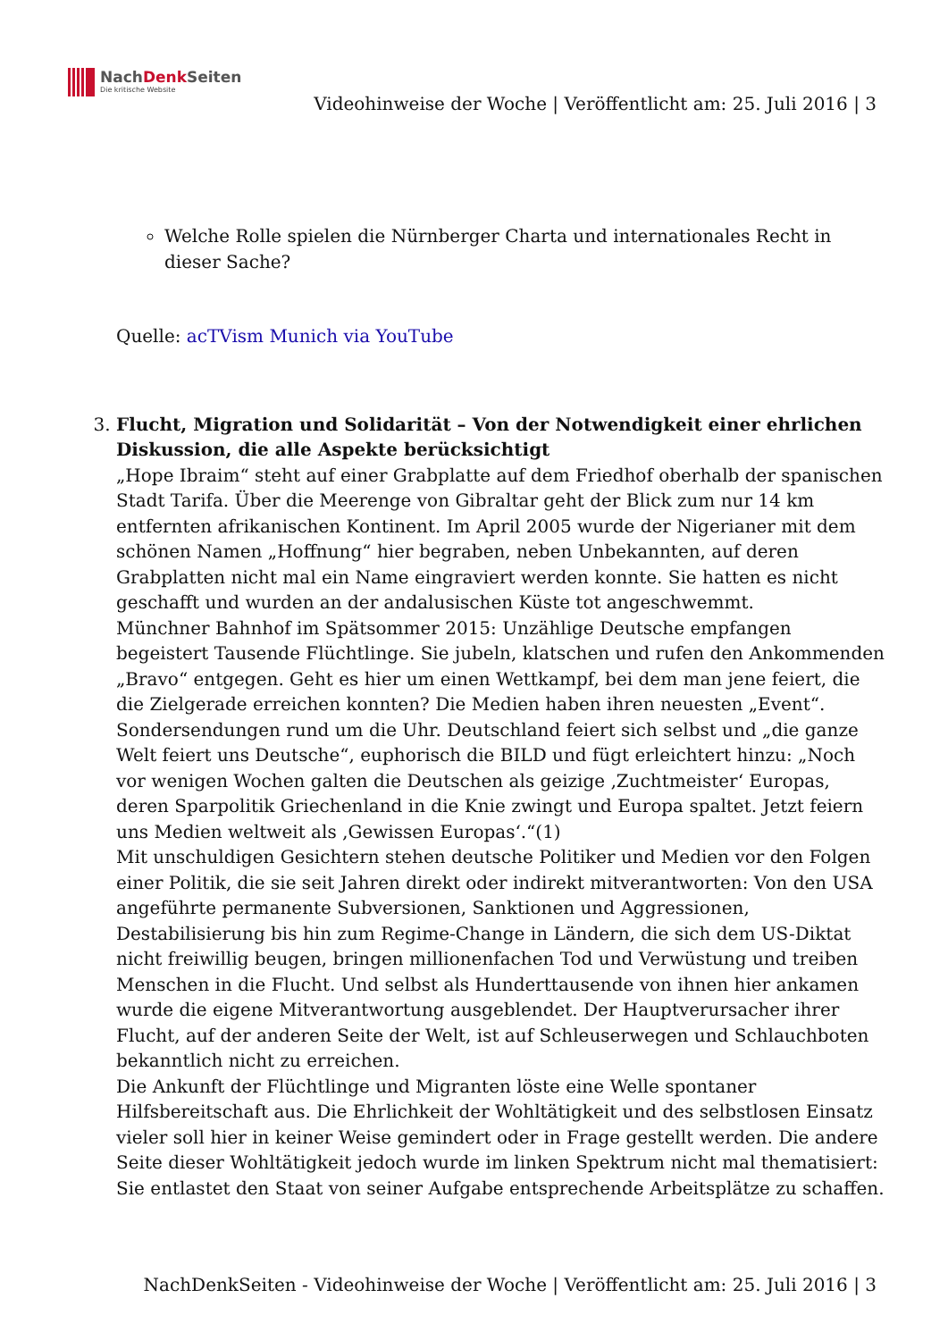NachDenk Seiten
Die kritische Website
Videohinweise der Woche | Veröffentlicht am: 25. Juli 2016 | 3
Welche Rolle spielen die Nürnberger Charta und internationales Recht in dieser Sache?
Quelle: acTVism Munich via YouTube
3. Flucht, Migration und Solidarität – Von der Notwendigkeit einer ehrlichen Diskussion, die alle Aspekte berücksichtigt
„Hope Ibraim“ steht auf einer Grabplatte auf dem Friedhof oberhalb der spanischen Stadt Tarifa. Über die Meerenge von Gibraltar geht der Blick zum nur 14 km entfernten afrikanischen Kontinent. Im April 2005 wurde der Nigerianer mit dem schönen Namen „Hoffnung“ hier begraben, neben Unbekannten, auf deren Grabplatten nicht mal ein Name eingraviert werden konnte. Sie hatten es nicht geschafft und wurden an der andalusischen Küste tot angeschwemmt.
Münchner Bahnhof im Spätsommer 2015: Unzählige Deutsche empfangen begeistert Tausende Flüchtlinge. Sie jubeln, klatschen und rufen den Ankommenden „Bravo“ entgegen. Geht es hier um einen Wettkampf, bei dem man jene feiert, die die Zielgerade erreichen konnten? Die Medien haben ihren neuesten „Event“. Sondersendungen rund um die Uhr. Deutschland feiert sich selbst und „die ganze Welt feiert uns Deutsche“, euphorisch die BILD und fügt erleichtert hinzu: „Noch vor wenigen Wochen galten die Deutschen als geizige ‚Zuchtmeister‘ Europas, deren Sparpolitik Griechenland in die Knie zwingt und Europa spaltet. Jetzt feiern uns Medien weltweit als ‚Gewissen Europas‘.“(1)
Mit unschuldigen Gesichtern stehen deutsche Politiker und Medien vor den Folgen einer Politik, die sie seit Jahren direkt oder indirekt mitverantworten: Von den USA angeführte permanente Subversionen, Sanktionen und Aggressionen, Destabilisierung bis hin zum Regime-Change in Ländern, die sich dem US-Diktat nicht freiwillig beugen, bringen millionenfachen Tod und Verwüstung und treiben Menschen in die Flucht. Und selbst als Hunderttausende von ihnen hier ankamen wurde die eigene Mitverantwortung ausgeblendet. Der Hauptverursacher ihrer Flucht, auf der anderen Seite der Welt, ist auf Schleuserwegen und Schlauchboten bekanntlich nicht zu erreichen.
Die Ankunft der Flüchtlinge und Migranten löste eine Welle spontaner Hilfsbereitschaft aus. Die Ehrlichkeit der Wohltätigkeit und des selbstlosen Einsatz vieler soll hier in keiner Weise gemindert oder in Frage gestellt werden. Die andere Seite dieser Wohltätigkeit jedoch wurde im linken Spektrum nicht mal thematisiert: Sie entlastet den Staat von seiner Aufgabe entsprechende Arbeitsplätze zu schaffen.
NachDenkSeiten - Videohinweise der Woche | Veröffentlicht am: 25. Juli 2016 | 3